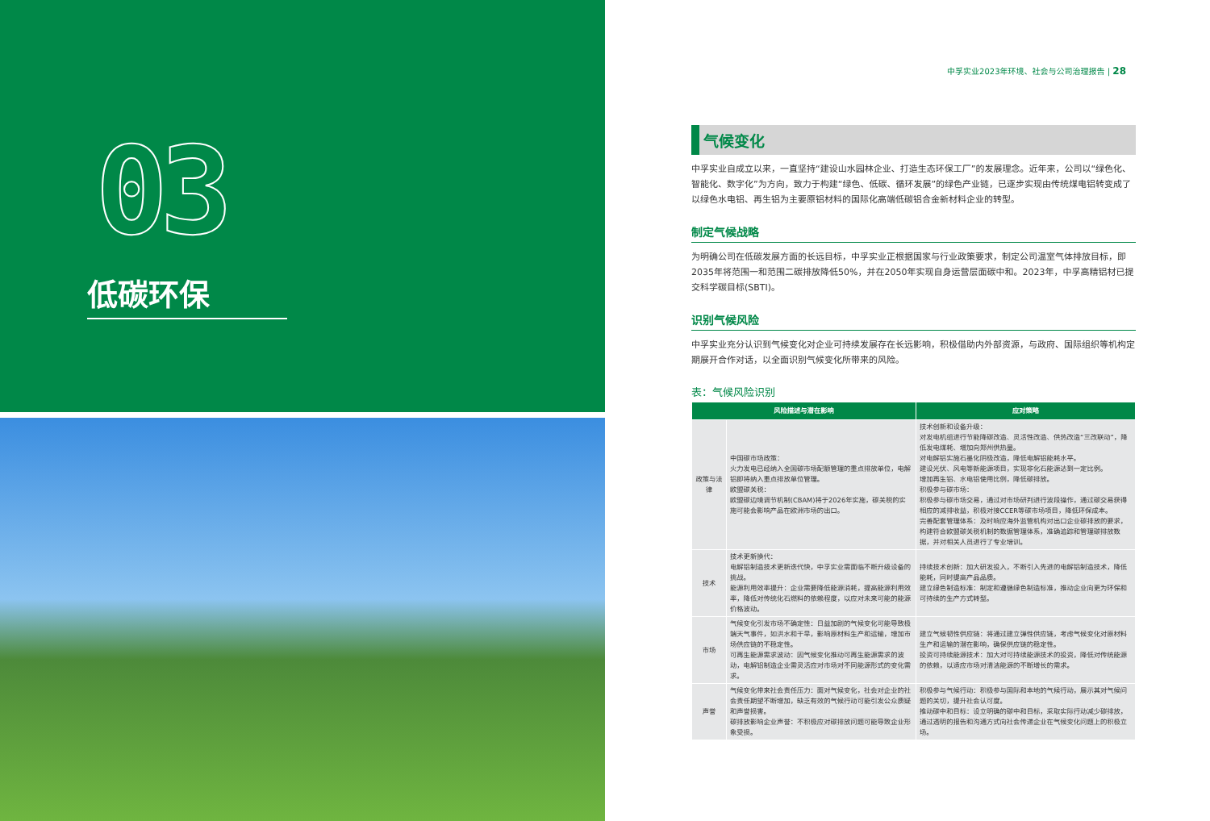03
低碳环保
中孚实业2023年环境、社会与公司治理报告 | 28
气候变化
中孚实业自成立以来，一直坚持“建设山水园林企业、打造生态环保工厂”的发展理念。近年来，公司以“绿色化、智能化、数字化”为方向，致力于构建“绿色、低碳、循环发展”的绿色产业链，已逐步实现由传统煤电铝转变成了以绿色水电铝、再生铝为主要原铝材料的国际化高端低碳铝合金新材料企业的转型。
制定气候战略
为明确公司在低碳发展方面的长远目标，中孚实业正根据国家与行业政策要求，制定公司温室气体排放目标，即2035年将范围一和范围二碳排放降低50%，并在2050年实现自身运营层面碳中和。2023年，中孚高精铝材已提交科学碳目标(SBTI)。
识别气候风险
中孚实业充分认识到气候变化对企业可持续发展存在长远影响，积极借助内外部资源，与政府、国际组织等机构定期展开合作对话，以全面识别气候变化所带来的风险。
表：气候风险识别
| 风险描述与潜在影响 | | 应对策略 |
| --- | --- | --- |
| 政策与法律 | 中国碳市场政策： 火力发电已经纳入全国碳市场配额管理的重点排放单位，电解铝即将纳入重点排放单位管理。 欧盟碳关税： 欧盟碳边境调节机制(CBAM)将于2026年实施，碳关税的实施可能会影响产品在欧洲市场的出口。 | 技术创新和设备升级： 对发电机组进行节能降碳改造、灵活性改造、供热改造“三改联动”，降低发电煤耗、增加向郑州供热量。 对电解铝实施石墨化阴极改造，降低电解铝能耗水平。 建设光伏、风电等新能源项目，实现非化石能源达到一定比例。 增加再生铝、水电铝使用比例，降低碳排放。 积极参与碳市场： 积极参与碳市场交易，通过对市场研判进行波段操作，通过碳交易获得相应的减排收益，积极对接CCER等碳市场项目，降低环保成本。 完善配套管理体系：及时响应海外监管机构对出口企业碳排放的要求，构建符合欧盟碳关税机制的数据管理体系，准确追踪和管理碳排放数据，并对相关人员进行了专业培训。 |
| 技术 | 技术更新换代： 电解铝制造技术更新迭代快，中孚实业需面临不断升级设备的挑战。 能源利用效率提升：企业需要降低能源消耗，提高能源利用效率，降低对传统化石燃料的依赖程度，以应对未来可能的能源价格波动。 | 持续技术创新：加大研发投入，不断引入先进的电解铝制造技术，降低能耗，同时提高产品品质。 建立绿色制造标准：制定和遵循绿色制造标准，推动企业向更为环保和可持续的生产方式转型。 |
| 市场 | 气候变化引发市场不确定性：日益加剧的气候变化可能导致极端天气事件，如洪水和干旱，影响原材料生产和运输，增加市场供应链的不稳定性。 可再生能源需求波动：因气候变化推动可再生能源需求的波动，电解铝制造企业需灵活应对市场对不同能源形式的变化需求。 | 建立气候韧性供应链：将通过建立弹性供应链，考虑气候变化对原材料生产和运输的潜在影响，确保供应链的稳定性。 投资可持续能源技术：加大对可持续能源技术的投资，降低对传统能源的依赖，以适应市场对清洁能源的不断增长的需求。 |
| 声誉 | 气候变化带来社会责任压力：面对气候变化，社会对企业的社会责任期望不断增加，缺乏有效的气候行动可能引发公众质疑和声誉损害。 碳排放影响企业声誉：不积极应对碳排放问题可能导致企业形象受损。 | 积极参与气候行动：积极参与国际和本地的气候行动，展示其对气候问题的关切，提升社会认可度。 推动碳中和目标：设立明确的碳中和目标，采取实际行动减少碳排放，通过透明的报告和沟通方式向社会传递企业在气候变化问题上的积极立场。 |